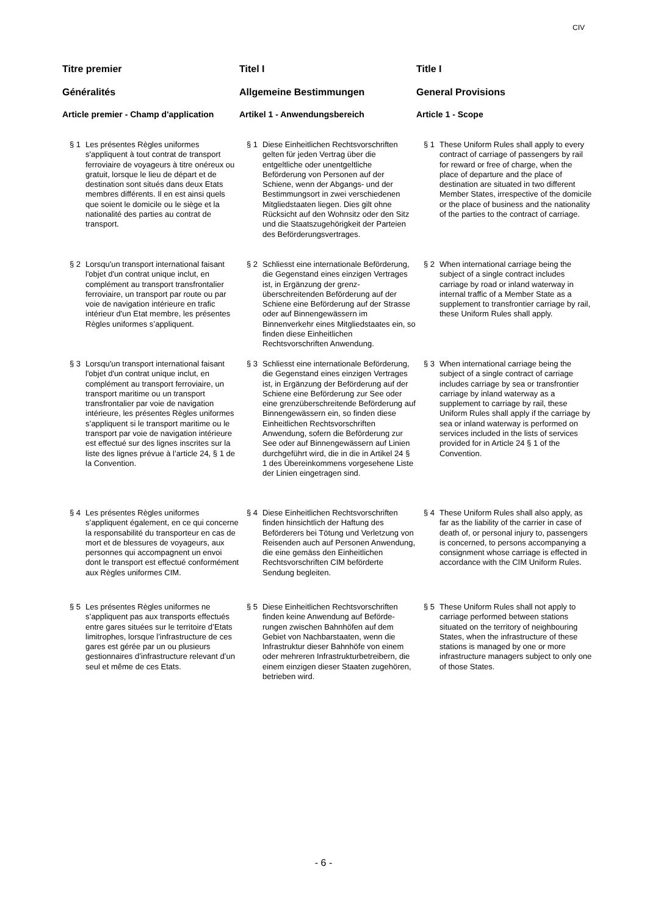CIV
Titre premier
Généralités
Article premier - Champ d'application
§ 1 Les présentes Règles uniformes s'appliquent à tout contrat de transport ferroviaire de voyageurs à titre onéreux ou gratuit, lorsque le lieu de départ et de destination sont situés dans deux Etats membres différents. Il en est ainsi quels que soient le domicile ou le siège et la nationalité des parties au contrat de transport.
§ 2 Lorsqu'un transport international faisant l'objet d'un contrat unique inclut, en complément au transport transfrontalier ferroviaire, un transport par route ou par voie de navigation intérieure en trafic intérieur d'un Etat membre, les présentes Règles uniformes s’appliquent.
§ 3 Lorsqu'un transport international faisant l'objet d'un contrat unique inclut, en complément au transport ferroviaire, un transport maritime ou un transport transfrontalier par voie de navigation intérieure, les présentes Règles uniformes s’appliquent si le transport maritime ou le transport par voie de navigation intérieure est effectué sur des lignes inscrites sur la liste des lignes prévue à l’article 24, § 1 de la Convention.
§ 4 Les présentes Règles uniformes s’appliquent également, en ce qui concerne la responsabilité du transporteur en cas de mort et de blessures de voyageurs, aux personnes qui accompagnent un envoi dont le transport est effectué conformément aux Règles uniformes CIM.
§ 5 Les présentes Règles uniformes ne s’appliquent pas aux transports effectués entre gares situées sur le territoire d’Etats limitrophes, lorsque l’infrastructure de ces gares est gérée par un ou plusieurs gestionnaires d’infrastructure relevant d’un seul et même de ces Etats.
Titel I
Allgemeine Bestimmungen
Artikel 1 - Anwendungsbereich
§ 1 Diese Einheitlichen Rechtsvorschriften gelten für jeden Vertrag über die entgeltliche oder unentgeltliche Beförderung von Personen auf der Schiene, wenn der Abgangs- und der Bestimmungsort in zwei verschie­denen Mitgliedstaaten liegen. Dies gilt ohne Rücksicht auf den Wohnsitz oder den Sitz und die Staatszugehörigkeit der Parteien des Beförderungsver­trages.
§ 2 Schliesst eine internationale Beförde­rung, die Gegenstand eines einzigen Vertrages ist, in Ergänzung der grenz­überschreitenden Beförderung auf der Schiene eine Beförderung auf der Strasse oder auf Binnengewässern im Binnenverkehr eines Mitgliedstaates ein, so finden diese Einheitlichen Rechtsvorschriften Anwendung.
§ 3 Schliesst eine internationale Beförderung, die Gegenstand eines einzigen Vertrages ist, in Ergänzung der Beförderung auf der Schiene eine Beförderung zur See oder eine grenzüberschreitende Beförderung auf Binnengewässern ein, so finden diese Einheitlichen Rechtsvorschriften Anwendung, sofern die Beförderung zur See oder auf Binnengewässern auf Linien durchgeführt wird, die in die in Artikel 24 § 1 des Übereinkommens vorgesehene Liste der Linien eingetragen sind.
§ 4 Diese Einheitlichen Rechtsvorschriften finden hinsichtlich der Haftung des Beförderers bei Tötung und Verlet­zung von Reisenden auch auf Per­sonen Anwendung, die eine gemäss den Einheitlichen Rechtsvorschriften CIM beförderte Sendung begleiten.
§ 5 Diese Einheitlichen Rechtsvorschriften finden keine Anwendung auf Beförde­rungen zwischen Bahnhöfen auf dem Gebiet von Nachbarstaaten, wenn die Infrastruktur dieser Bahnhöfe von einem oder mehreren Infrastruktur­betreibern, die einem einzigen dieser Staaten zugehören, betrieben wird.
Title I
General Provisions
Article 1 - Scope
§ 1 These Uniform Rules shall apply to every contract of carriage of passengers by rail for reward or free of charge, when the place of departure and the place of destination are situated in two different Member States, irrespective of the domicile or the place of business and the nationality of the parties to the contract of carriage.
§ 2 When international carriage being the subject of a single contract includes carriage by road or inland waterway in internal traffic of a Member State as a supplement to transfrontier carriage by rail, these Uniform Rules shall apply.
§ 3 When international carriage being the subject of a single contract of carriage includes carriage by sea or transfrontier carriage by inland waterway as a supplement to carriage by rail, these Uniform Rules shall apply if the carriage by sea or inland waterway is performed on services included in the lists of services provided for in Article 24 § 1 of the Convention.
§ 4 These Uniform Rules shall also apply, as far as the liability of the carrier in case of death of, or personal injury to, passengers is concerned, to persons accompanying a consignment whose carriage is effected in accordance with the CIM Uniform Rules.
§ 5 These Uniform Rules shall not apply to carriage performed between stations situated on the territory of neighbouring States, when the infrastructure of these stations is managed by one or more infrastructure managers subject to only one of those States.
- 6 -